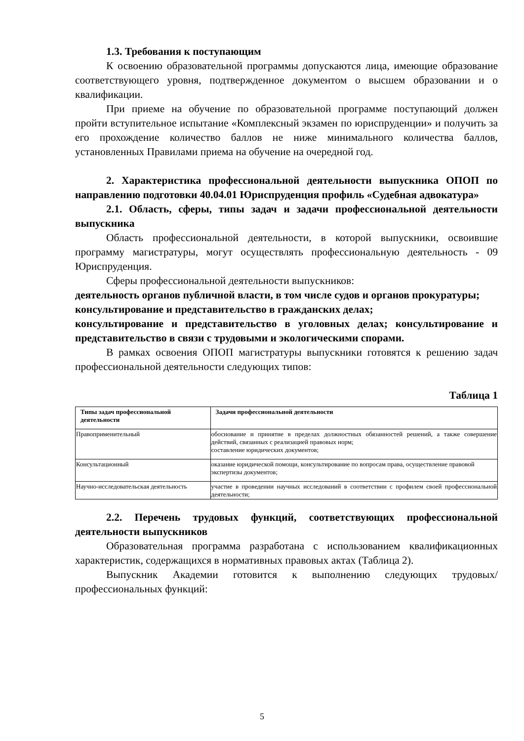1.3. Требования к поступающим
К освоению образовательной программы допускаются лица, имеющие образование соответствующего уровня, подтвержденное документом о высшем образовании и о квалификации.
При приеме на обучение по образовательной программе поступающий должен пройти вступительное испытание «Комплексный экзамен по юриспруденции» и получить за его прохождение количество баллов не ниже минимального количества баллов, установленных Правилами приема на обучение на очередной год.
2. Характеристика профессиональной деятельности выпускника ОПОП по направлению подготовки 40.04.01 Юриспруденция профиль «Судебная адвокатура»
2.1. Область, сферы, типы задач и задачи профессиональной деятельности выпускника
Область профессиональной деятельности, в которой выпускники, освоившие программу магистратуры, могут осуществлять профессиональную деятельность - 09 Юриспруденция.
Сферы профессиональной деятельности выпускников:
деятельность органов публичной власти, в том числе судов и органов прокуратуры;
консультирование и представительство в гражданских делах;
консультирование и представительство в уголовных делах; консультирование и представительство в связи с трудовыми и экологическими спорами.
В рамках освоения ОПОП магистратуры выпускники готовятся к решению задач профессиональной деятельности следующих типов:
Таблица 1
| Типы задач профессиональной деятельности | Задачи профессиональной деятельности |
| --- | --- |
| Правоприменительный | обоснование и принятие в пределах должностных обязанностей решений, а также совершение действий, связанных с реализацией правовых норм; составление юридических документов; |
| Консультационный | оказание юридической помощи, консультирование по вопросам права, осуществление правовой экспертизы документов; |
| Научно-исследовательская деятельность | участие в проведении научных исследований в соответствии с профилем своей профессиональной деятельности; |
2.2. Перечень трудовых функций, соответствующих профессиональной деятельности выпускников
Образовательная программа разработана с использованием квалификационных характеристик, содержащихся в нормативных правовых актах (Таблица 2).
Выпускник Академии готовится к выполнению следующих трудовых/профессиональных функций:
5